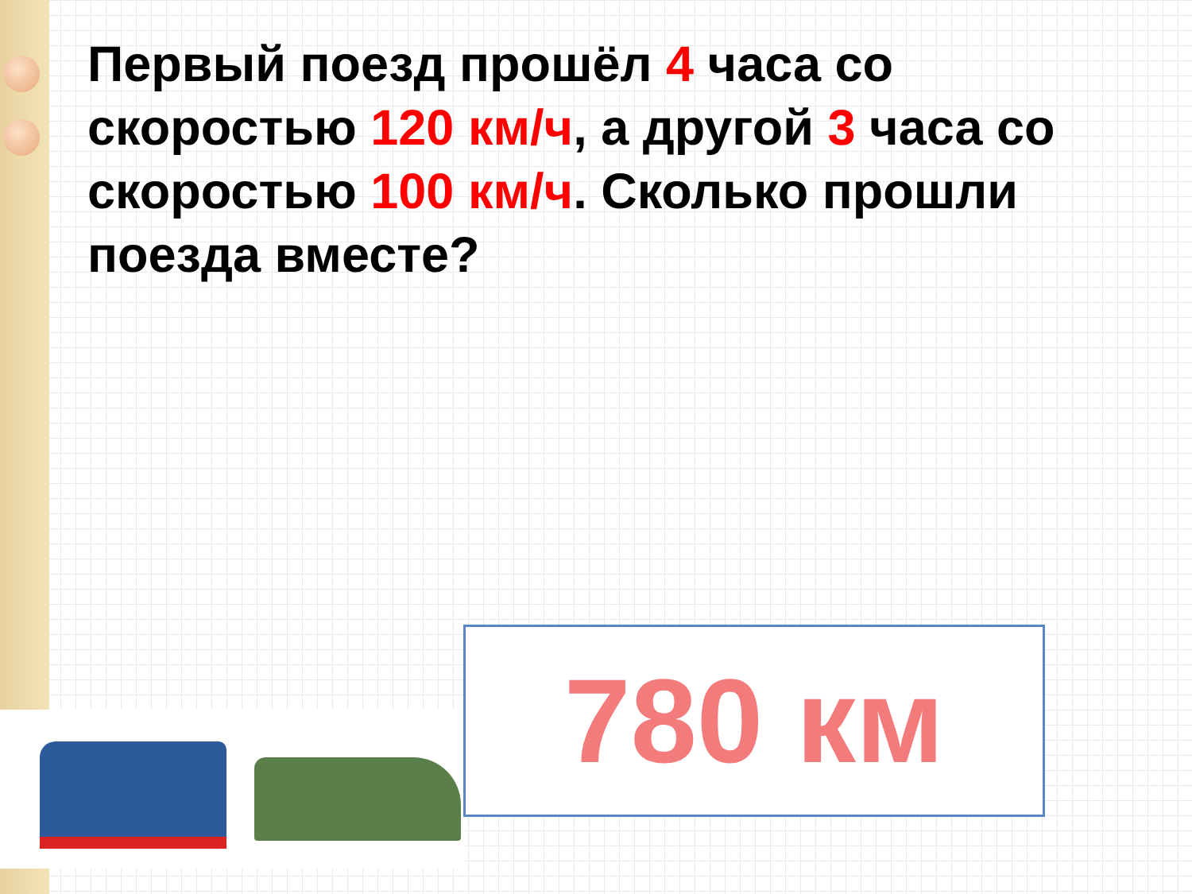Первый поезд прошёл 4 часа со скоростью 120 км/ч, а другой 3 часа со скоростью 100 км/ч. Сколько прошли поезда вместе?
780 км